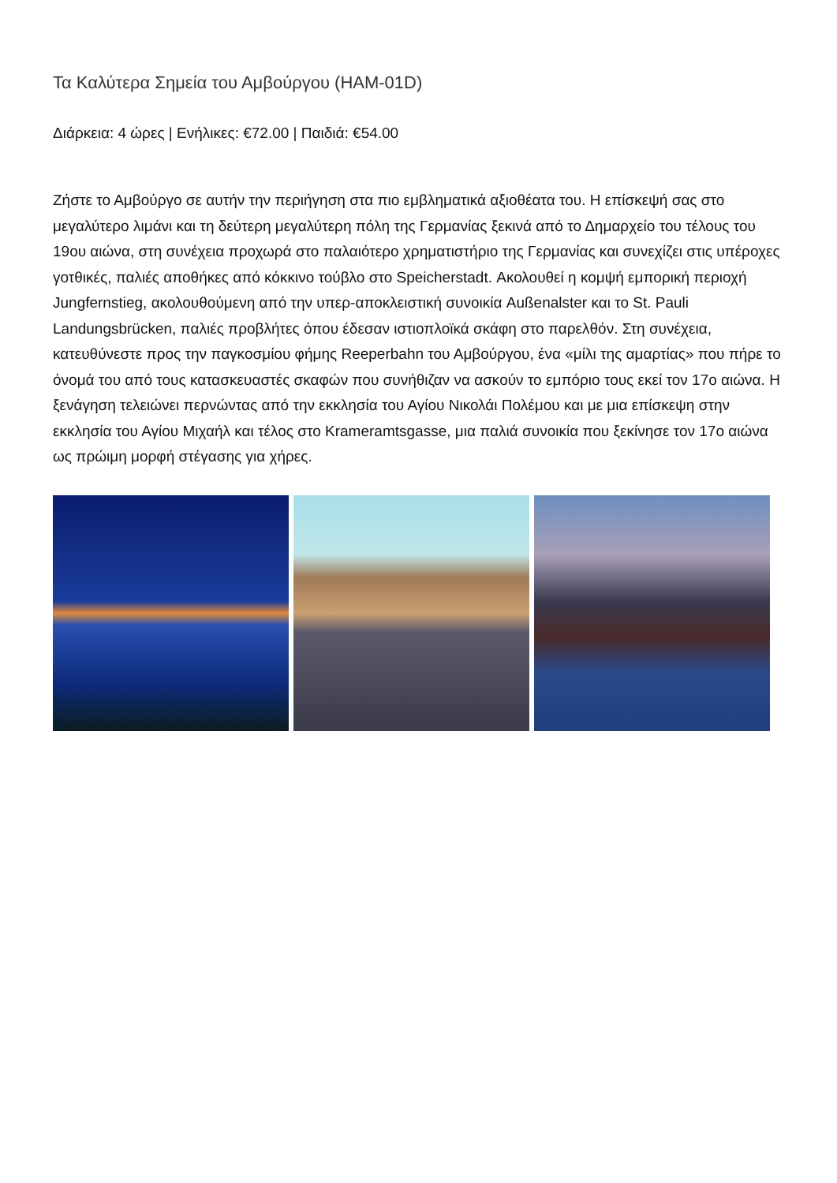Τα Καλύτερα Σημεία του Αμβούργου (HAM-01D)
Διάρκεια: 4 ώρες | Ενήλικες: €72.00 | Παιδιά: €54.00
Ζήστε το Αμβούργο σε αυτήν την περιήγηση στα πιο εμβληματικά αξιοθέατα του. Η επίσκεψή σας στο μεγαλύτερο λιμάνι και τη δεύτερη μεγαλύτερη πόλη της Γερμανίας ξεκινά από το Δημαρχείο του τέλους του 19ου αιώνα, στη συνέχεια προχωρά στο παλαιότερο χρηματιστήριο της Γερμανίας και συνεχίζει στις υπέροχες γοτθικές, παλιές αποθήκες από κόκκινο τούβλο στο Speicherstadt. Ακολουθεί η κομψή εμπορική περιοχή Jungfernstieg, ακολουθούμενη από την υπερ-αποκλειστική συνοικία Außenalster και το St. Pauli Landungsbrücken, παλιές προβλήτες όπου έδεσαν ιστιοπλοϊκά σκάφη στο παρελθόν. Στη συνέχεια, κατευθύνεστε προς την παγκοσμίου φήμης Reeperbahn του Αμβούργου, ένα «μίλι της αμαρτίας» που πήρε το όνομά του από τους κατασκευαστές σκαφών που συνήθιζαν να ασκούν το εμπόριο τους εκεί τον 17ο αιώνα. Η ξενάγηση τελειώνει περνώντας από την εκκλησία του Αγίου Νικολάι Πολέμου και με μια επίσκεψη στην εκκλησία του Αγίου Μιχαήλ και τέλος στο Krameramtsgasse, μια παλιά συνοικία που ξεκίνησε τον 17ο αιώνα ως πρώιμη μορφή στέγασης για χήρες.